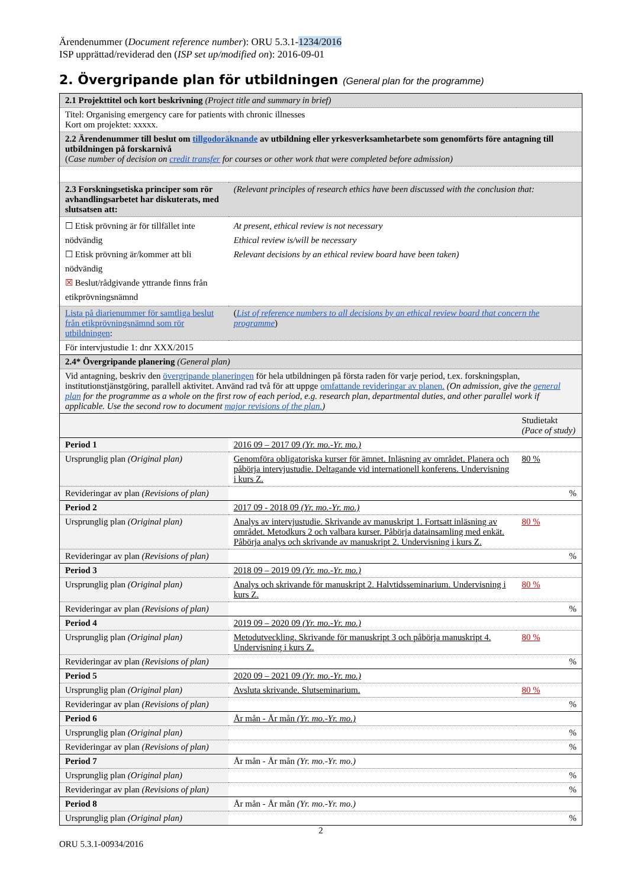Ärendenummer (Document reference number): ORU 5.3.1-1234/2016
ISP upprättad/reviderad den (ISP set up/modified on): 2016-09-01
2. Övergripande plan för utbildningen (General plan for the programme)
| 2.1 Projekttitel och kort beskrivning (Project title and summary in brief) | | |
| Titel: Organising emergency care for patients with chronic illnesses Kort om projektet: xxxxx. | | |
| 2.2 Ärendenummer till beslut om tillgodoräknande av utbildning eller yrkesverksamhetarbete som genomförts före antagning till utbildningen på forskarnivå ( Case number of decision on credit transfer for courses or other work that were completed before admission) | | |
| 2.3 Forskningsetiska principer som rör avhandlingsarbetet har diskuterats, med slutsatsen att: | (Relevant principles of research ethics have been discussed with the conclusion that: | |
| ☐ Etisk prövning är för tillfället inte nödvändig ☐ Etisk prövning är/kommer att bli nödvändig ☒ Beslut/rådgivande yttrande finns från etikprövningsnämnd | At present, ethical review is not necessary Ethical review is/will be necessary Relevant decisions by an ethical review board have been taken) | |
| Lista på diarienummer för samtliga beslut från etikprövningsnämnd som rör utbildningen : | ( List of reference numbers to all decisions by an ethical review board that concern the programme ) | |
| För intervjustudie 1: dnr XXX/2015 | | |
| 2.4* Övergripande planering (General plan) | | |
| Vid antagning, beskriv den övergripande planeringen för hela utbildningen på första raden för varje period, t.ex. forskningsplan, institutionstjänstgöring, parallell aktivitet. Använd rad två för att uppge omfattande revideringar av planen. (On admission, give the general plan for the programme as a whole on the first row of each period, e.g. research plan, departmental duties, and other parallel work if applicable. Use the second row to document major revisions of the plan. ) | | |
| | | Studietakt (Pace of study) |
| Period 1 | 2016 09 – 2017 09 (Yr. mo.-Yr. mo.) | |
| Ursprunglig plan (Original plan) | Genomföra obligatoriska kurser för ämnet. Inläsning av området. Planera och påbörja intervjustudie. Deltagande vid internationell konferens. Undervisning i kurs Z. | 80 % |
| Revideringar av plan (Revisions of plan) | | % |
| Period 2 | 2017 09 - 2018 09 (Yr. mo.-Yr. mo.) | |
| Ursprunglig plan (Original plan) | Analys av intervjustudie. Skrivande av manuskript 1. Fortsatt inläsning av området. Metodkurs 2 och valbara kurser. Påbörja datainsamling med enkät. Påbörja analys och skrivande av manuskript 2. Undervisning i kurs Z. | 80 % |
| Revideringar av plan (Revisions of plan) | | % |
| Period 3 | 2018 09 – 2019 09 (Yr. mo.-Yr. mo.) | |
| Ursprunglig plan (Original plan) | Analys och skrivande för manuskript 2. Halvtidsseminarium. Undervisning i kurs Z. | 80 % |
| Revideringar av plan (Revisions of plan) | | % |
| Period 4 | 2019 09 – 2020 09 (Yr. mo.-Yr. mo.) | |
| Ursprunglig plan (Original plan) | Metodutveckling. Skrivande för manuskript 3 och påbörja manuskript 4. Undervisning i kurs Z. | 80 % |
| Revideringar av plan (Revisions of plan) | | % |
| Period 5 | 2020 09 – 2021 09 (Yr. mo.-Yr. mo.) | |
| Ursprunglig plan (Original plan) | Avsluta skrivande. Slutseminarium. | 80 % |
| Revideringar av plan (Revisions of plan) | | % |
| Period 6 | År mån - År mån (Yr. mo.-Yr. mo.) | |
| Ursprunglig plan (Original plan) | | % |
| Revideringar av plan (Revisions of plan) | | % |
| Period 7 | År mån - År mån (Yr. mo.-Yr. mo.) | |
| Ursprunglig plan (Original plan) | | % |
| Revideringar av plan (Revisions of plan) | | % |
| Period 8 | År mån - År mån (Yr. mo.-Yr. mo.) | |
| Ursprunglig plan (Original plan) | | % |
2
ORU 5.3.1-00934/2016